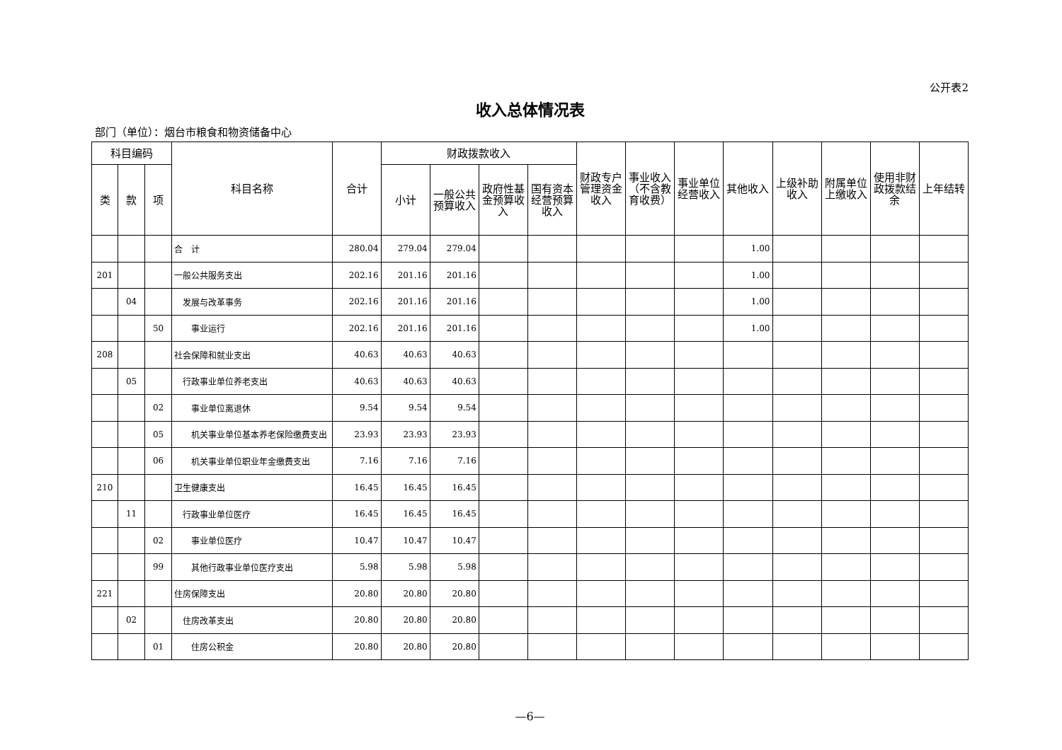公开表2
收入总体情况表
部门（单位）：烟台市粮食和物资储备中心
| 科目编码 | | | 科目名称 | 合计 | 财政拨款收入 | | | | 财政专户管理资金收入 | 事业收入（不含教育收费） | 事业单位经营收入 | 其他收入 | 上级补助收入 | 附属单位上缴收入 | 使用非财政拨款结余 | 上年结转 |
| --- | --- | --- | --- | --- | --- | --- | --- | --- | --- | --- | --- | --- | --- | --- | --- | --- |
| 类 | 款 | 项 | | | 小计 | 一般公共预算收入 | 政府性基金预算收入 | 国有资本经营预算收入 | | | | | | | | |
| | | | 合 计 | 280.04 | 279.04 | 279.04 | | | | | | 1.00 | | | | |
| 201 | | | 一般公共服务支出 | 202.16 | 201.16 | 201.16 | | | | | | 1.00 | | | | |
| | 04 | | 发展与改革事务 | 202.16 | 201.16 | 201.16 | | | | | | 1.00 | | | | |
| | | 50 | 事业运行 | 202.16 | 201.16 | 201.16 | | | | | | 1.00 | | | | |
| 208 | | | 社会保障和就业支出 | 40.63 | 40.63 | 40.63 | | | | | | | | | | |
| | 05 | | 行政事业单位养老支出 | 40.63 | 40.63 | 40.63 | | | | | | | | | | |
| | | 02 | 事业单位离退休 | 9.54 | 9.54 | 9.54 | | | | | | | | | | |
| | | 05 | 机关事业单位基本养老保险缴费支出 | 23.93 | 23.93 | 23.93 | | | | | | | | | | |
| | | 06 | 机关事业单位职业年金缴费支出 | 7.16 | 7.16 | 7.16 | | | | | | | | | | |
| 210 | | | 卫生健康支出 | 16.45 | 16.45 | 16.45 | | | | | | | | | | |
| | 11 | | 行政事业单位医疗 | 16.45 | 16.45 | 16.45 | | | | | | | | | | |
| | | 02 | 事业单位医疗 | 10.47 | 10.47 | 10.47 | | | | | | | | | | |
| | | 99 | 其他行政事业单位医疗支出 | 5.98 | 5.98 | 5.98 | | | | | | | | | | |
| 221 | | | 住房保障支出 | 20.80 | 20.80 | 20.80 | | | | | | | | | | |
| | 02 | | 住房改革支出 | 20.80 | 20.80 | 20.80 | | | | | | | | | | |
| | | 01 | 住房公积金 | 20.80 | 20.80 | 20.80 | | | | | | | | | | |
—6—